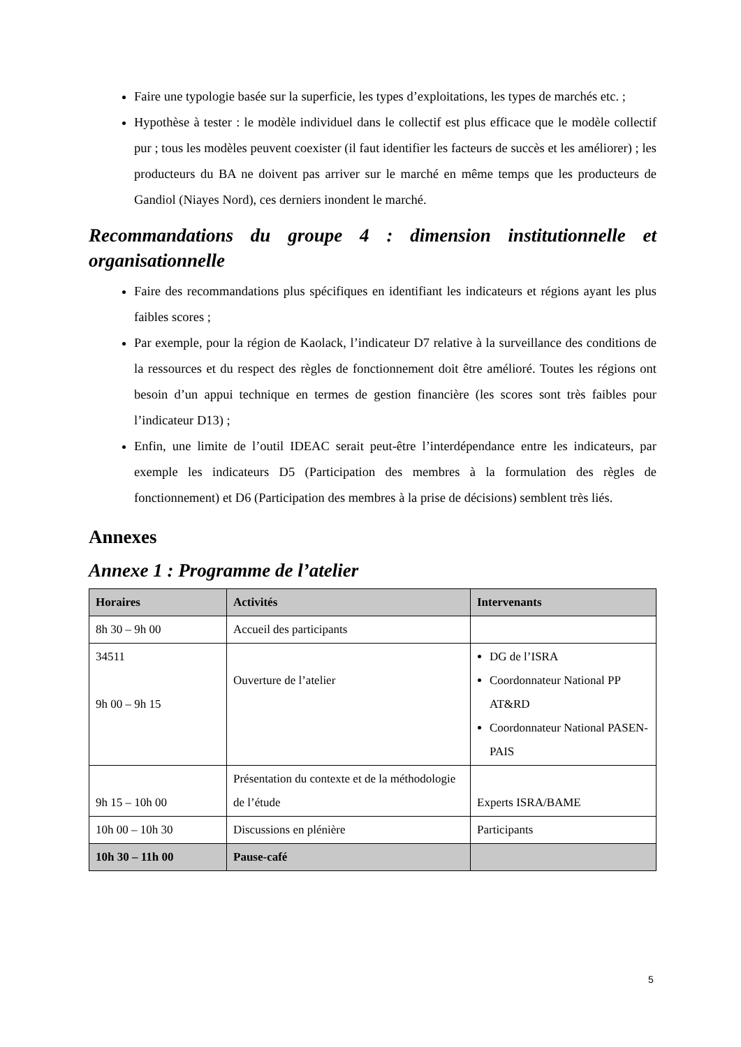Faire une typologie basée sur la superficie, les types d’exploitations, les types de marchés etc. ;
Hypothèse à tester : le modèle individuel dans le collectif est plus efficace que le modèle collectif pur ; tous les modèles peuvent coexister (il faut identifier les facteurs de succès et les améliorer) ; les producteurs du BA ne doivent pas arriver sur le marché en même temps que les producteurs de Gandiol (Niayes Nord), ces derniers inondent le marché.
Recommandations du groupe 4 : dimension institutionnelle et organisationnelle
Faire des recommandations plus spécifiques en identifiant les indicateurs et régions ayant les plus faibles scores ;
Par exemple, pour la région de Kaolack, l’indicateur D7 relative à la surveillance des conditions de la ressources et du respect des règles de fonctionnement doit être amélioré. Toutes les régions ont besoin d’un appui technique en termes de gestion financière (les scores sont très faibles pour l’indicateur D13) ;
Enfin, une limite de l’outil IDEAC serait peut-être l’interdépendance entre les indicateurs, par exemple les indicateurs D5 (Participation des membres à la formulation des règles de fonctionnement) et D6 (Participation des membres à la prise de décisions) semblent très liés.
Annexes
Annexe 1 : Programme de l’atelier
| Horaires | Activités | Intervenants |
| --- | --- | --- |
| 8h 30 – 9h 00 | Accueil des participants | |
| 34511 9h 00 – 9h 15 | Ouverture de l’atelier | DG de l’ISRA Coordonnateur National PP AT&RD Coordonnateur National PASEN-PAIS |
| 9h 15 – 10h 00 | Présentation du contexte et de la méthodologie de l’étude | Experts ISRA/BAME |
| 10h 00 – 10h 30 | Discussions en plénière | Participants |
| 10h 30 – 11h 00 | Pause-café | |
5